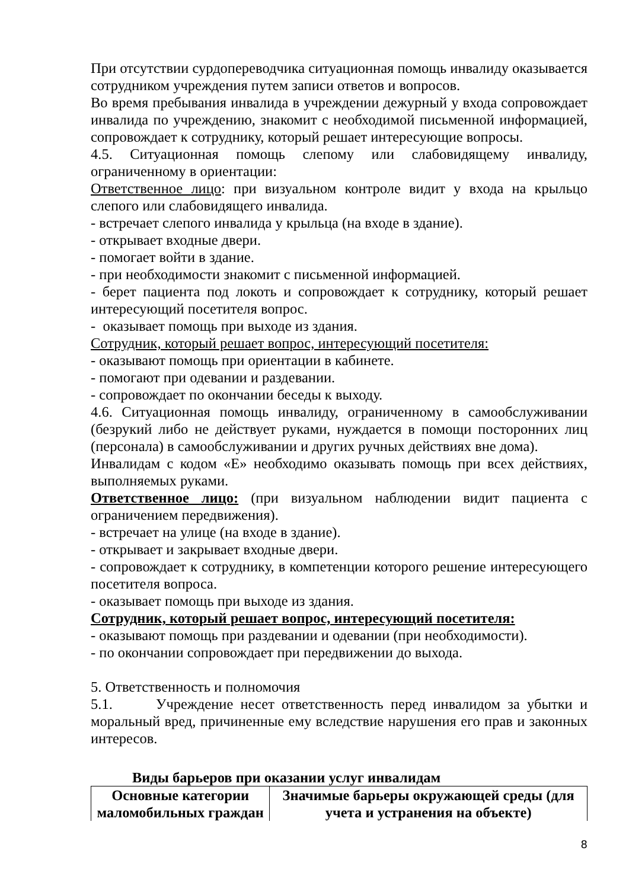При отсутствии сурдопереводчика ситуационная помощь инвалиду оказывается сотрудником учреждения путем записи ответов и вопросов.
Во время пребывания инвалида в учреждении дежурный у входа сопровождает инвалида по учреждению, знакомит с необходимой письменной информацией, сопровождает к сотруднику, который решает интересующие вопросы.
4.5. Ситуационная помощь слепому или слабовидящему инвалиду, ограниченному в ориентации:
Ответственное лицо: при визуальном контроле видит у входа на крыльцо слепого или слабовидящего инвалида.
- встречает слепого инвалида у крыльца (на входе в здание).
- открывает входные двери.
- помогает войти в здание.
- при необходимости знакомит с письменной информацией.
- берет пациента под локоть и сопровождает к сотруднику, который решает интересующий посетителя вопрос.
- оказывает помощь при выходе из здания.
Сотрудник, который решает вопрос, интересующий посетителя:
- оказывают помощь при ориентации в кабинете.
- помогают при одевании и раздевании.
- сопровождает по окончании беседы к выходу.
4.6. Ситуационная помощь инвалиду, ограниченному в самообслуживании (безрукий либо не действует руками, нуждается в помощи посторонних лиц (персонала) в самообслуживании и других ручных действиях вне дома).
Инвалидам с кодом «Е» необходимо оказывать помощь при всех действиях, выполняемых руками.
Ответственное лицо: (при визуальном наблюдении видит пациента с ограничением передвижения).
- встречает на улице (на входе в здание).
- открывает и закрывает входные двери.
- сопровождает к сотруднику, в компетенции которого решение интересующего посетителя вопроса.
- оказывает помощь при выходе из здания.
Сотрудник, который решает вопрос, интересующий посетителя:
- оказывают помощь при раздевании и одевании (при необходимости).
- по окончании сопровождает при передвижении до выхода.
5. Ответственность и полномочия
5.1. Учреждение несет ответственность перед инвалидом за убытки и моральный вред, причиненные ему вследствие нарушения его прав и законных интересов.
Виды барьеров при оказании услуг инвалидам
| Основные категории маломобильных граждан | Значимые барьеры окружающей среды (для учета и устранения на объекте) |
| --- | --- |
8